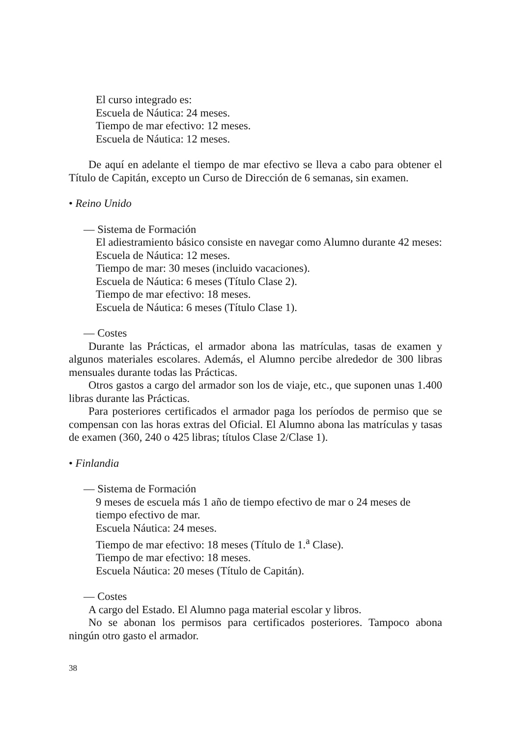El curso integrado es:
Escuela de Náutica: 24 meses.
Tiempo de mar efectivo: 12 meses.
Escuela de Náutica: 12 meses.
De aquí en adelante el tiempo de mar efectivo se lleva a cabo para obtener el Título de Capitán, excepto un Curso de Dirección de 6 semanas, sin examen.
• Reino Unido
— Sistema de Formación
El adiestramiento básico consiste en navegar como Alumno durante 42 meses:
Escuela de Náutica: 12 meses.
Tiempo de mar: 30 meses (incluido vacaciones).
Escuela de Náutica: 6 meses (Título Clase 2).
Tiempo de mar efectivo: 18 meses.
Escuela de Náutica: 6 meses (Título Clase 1).
— Costes
Durante las Prácticas, el armador abona las matrículas, tasas de examen y algunos materiales escolares. Además, el Alumno percibe alrededor de 300 libras mensuales durante todas las Prácticas.
Otros gastos a cargo del armador son los de viaje, etc., que suponen unas 1.400 libras durante las Prácticas.
Para posteriores certificados el armador paga los períodos de permiso que se compensan con las horas extras del Oficial. El Alumno abona las matrículas y tasas de examen (360, 240 o 425 libras; títulos Clase 2/Clase 1).
• Finlandia
— Sistema de Formación
9 meses de escuela más 1 año de tiempo efectivo de mar o 24 meses de tiempo efectivo de mar.
Escuela Náutica: 24 meses.
Tiempo de mar efectivo: 18 meses (Título de 1.<sup>a</sup> Clase).
Tiempo de mar efectivo: 18 meses.
Escuela Náutica: 20 meses (Título de Capitán).
— Costes
A cargo del Estado. El Alumno paga material escolar y libros.
No se abonan los permisos para certificados posteriores. Tampoco abona ningún otro gasto el armador.
38